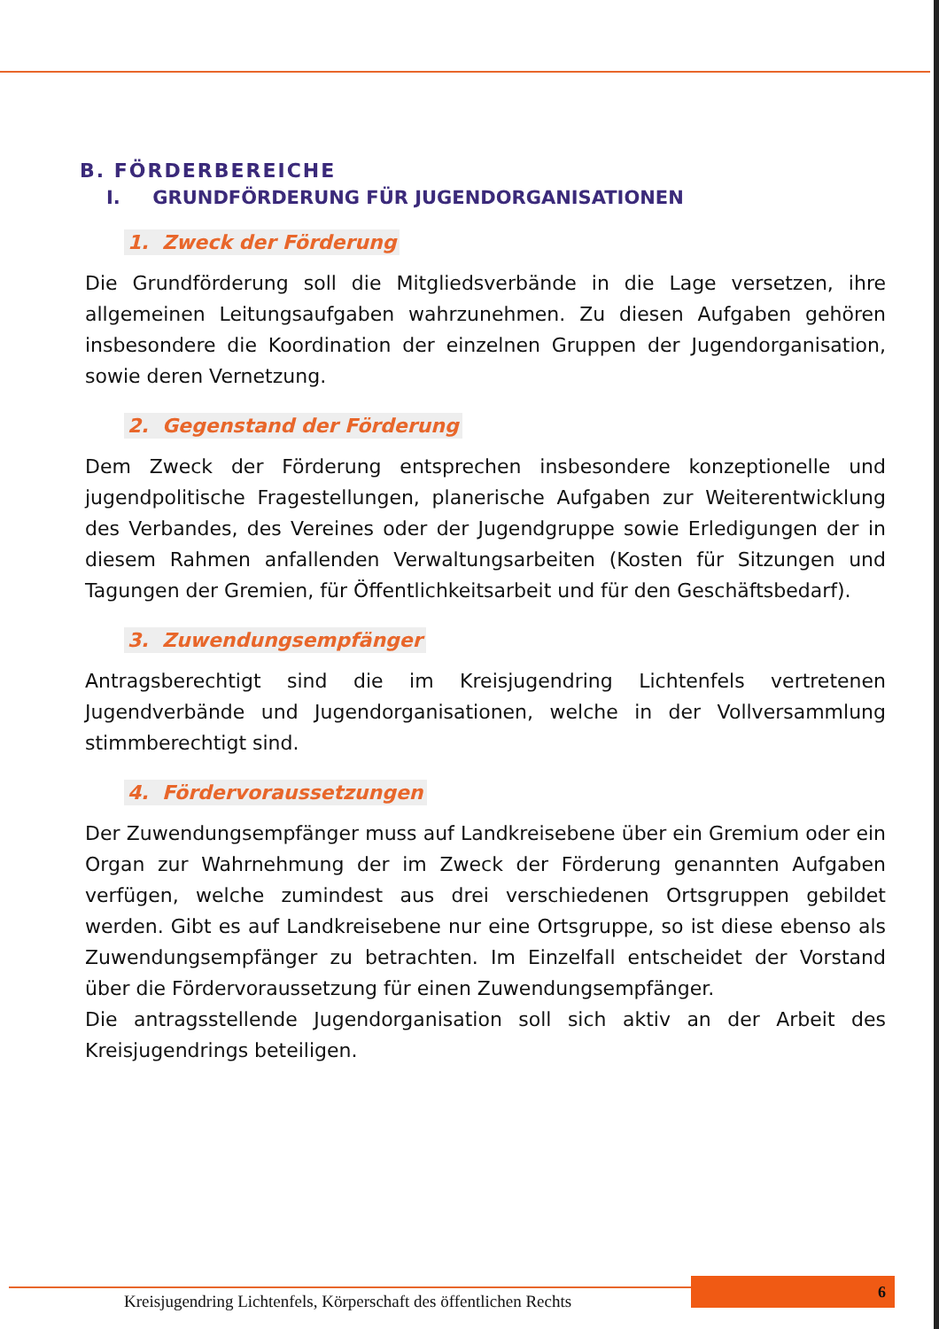B. FÖRDERBEREICHE
I. GRUNDFÖRDERUNG FÜR JUGENDORGANISATIONEN
1. Zweck der Förderung
Die Grundförderung soll die Mitgliedsverbände in die Lage versetzen, ihre allgemeinen Leitungsaufgaben wahrzunehmen. Zu diesen Aufgaben gehören insbesondere die Koordination der einzelnen Gruppen der Jugendorganisation, sowie deren Vernetzung.
2. Gegenstand der Förderung
Dem Zweck der Förderung entsprechen insbesondere konzeptionelle und jugendpolitische Fragestellungen, planerische Aufgaben zur Weiterentwicklung des Verbandes, des Vereines oder der Jugendgruppe sowie Erledigungen der in diesem Rahmen anfallenden Verwaltungsarbeiten (Kosten für Sitzungen und Tagungen der Gremien, für Öffentlichkeitsarbeit und für den Geschäftsbedarf).
3. Zuwendungsempfänger
Antragsberechtigt sind die im Kreisjugendring Lichtenfels vertretenen Jugendverbände und Jugendorganisationen, welche in der Vollversammlung stimmberechtigt sind.
4. Fördervoraussetzungen
Der Zuwendungsempfänger muss auf Landkreisebene über ein Gremium oder ein Organ zur Wahrnehmung der im Zweck der Förderung genannten Aufgaben verfügen, welche zumindest aus drei verschiedenen Ortsgruppen gebildet werden. Gibt es auf Landkreisebene nur eine Ortsgruppe, so ist diese ebenso als Zuwendungsempfänger zu betrachten. Im Einzelfall entscheidet der Vorstand über die Fördervoraussetzung für einen Zuwendungsempfänger.
Die antragsstellende Jugendorganisation soll sich aktiv an der Arbeit des Kreisjugendrings beteiligen.
Kreisjugendring Lichtenfels, Körperschaft des öffentlichen Rechts
6